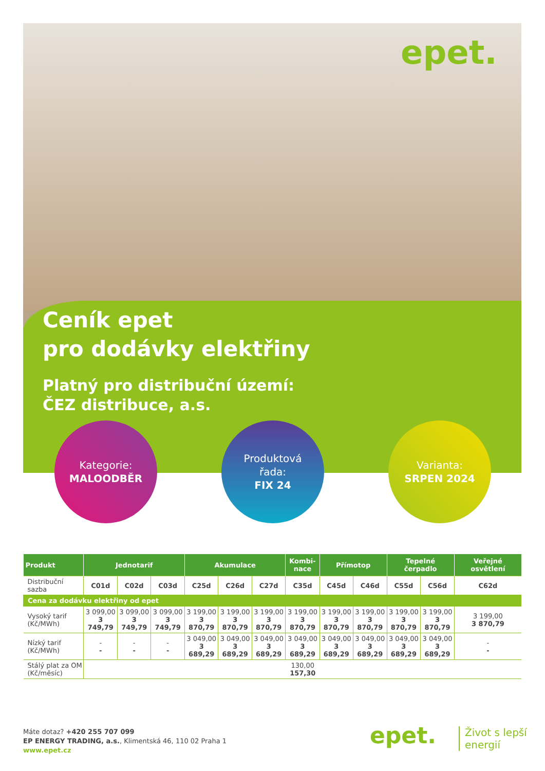epet.
Ceník epet
pro dodávky elektřiny
Platný pro distribuční území:
ČEZ distribuce, a.s.
Kategorie:
MALOODBĚR
Produktová
řada:
FIX 24
Varianta:
SRPEN 2024
| Produkt | Jednotarif | | | Akumulace | | | Kombi- nace | Přímotop | | Tepelné čerpadlo | | Veřejné osvětlení |
| --- | --- | --- | --- | --- | --- | --- | --- | --- | --- | --- | --- | --- |
| Distribuční sazba | C01d | C02d | C03d | C25d | C26d | C27d | C35d | C45d | C46d | C55d | C56d | C62d |
| Cena za dodávku elektřiny od epet | | | | | | | | | | | | |
| Vysoký tarif (Kč/MWh) | 3 099,00 3 749,79 | 3 099,00 3 749,79 | 3 099,00 3 749,79 | 3 199,00 3 870,79 | 3 199,00 3 870,79 | 3 199,00 3 870,79 | 3 199,00 3 870,79 | 3 199,00 3 870,79 | 3 199,00 3 870,79 | 3 199,00 3 870,79 | 3 199,00 3 870,79 | 3 199,00 3 870,79 |
| Nízký tarif (Kč/MWh) | - - | - - | - - | 3 049,00 3 689,29 | 3 049,00 3 689,29 | 3 049,00 3 689,29 | 3 049,00 3 689,29 | 3 049,00 3 689,29 | 3 049,00 3 689,29 | 3 049,00 3 689,29 | 3 049,00 3 689,29 | - - |
| Stálý plat za OM (Kč/měsíc) | 130,00 157,30 | | | | | | | | | | | |
Máte dotaz? +420 255 707 099
EP ENERGY TRADING, a.s., Klimentská 46, 110 02 Praha 1
www.epet.cz
epet.
Život s lepší
energií